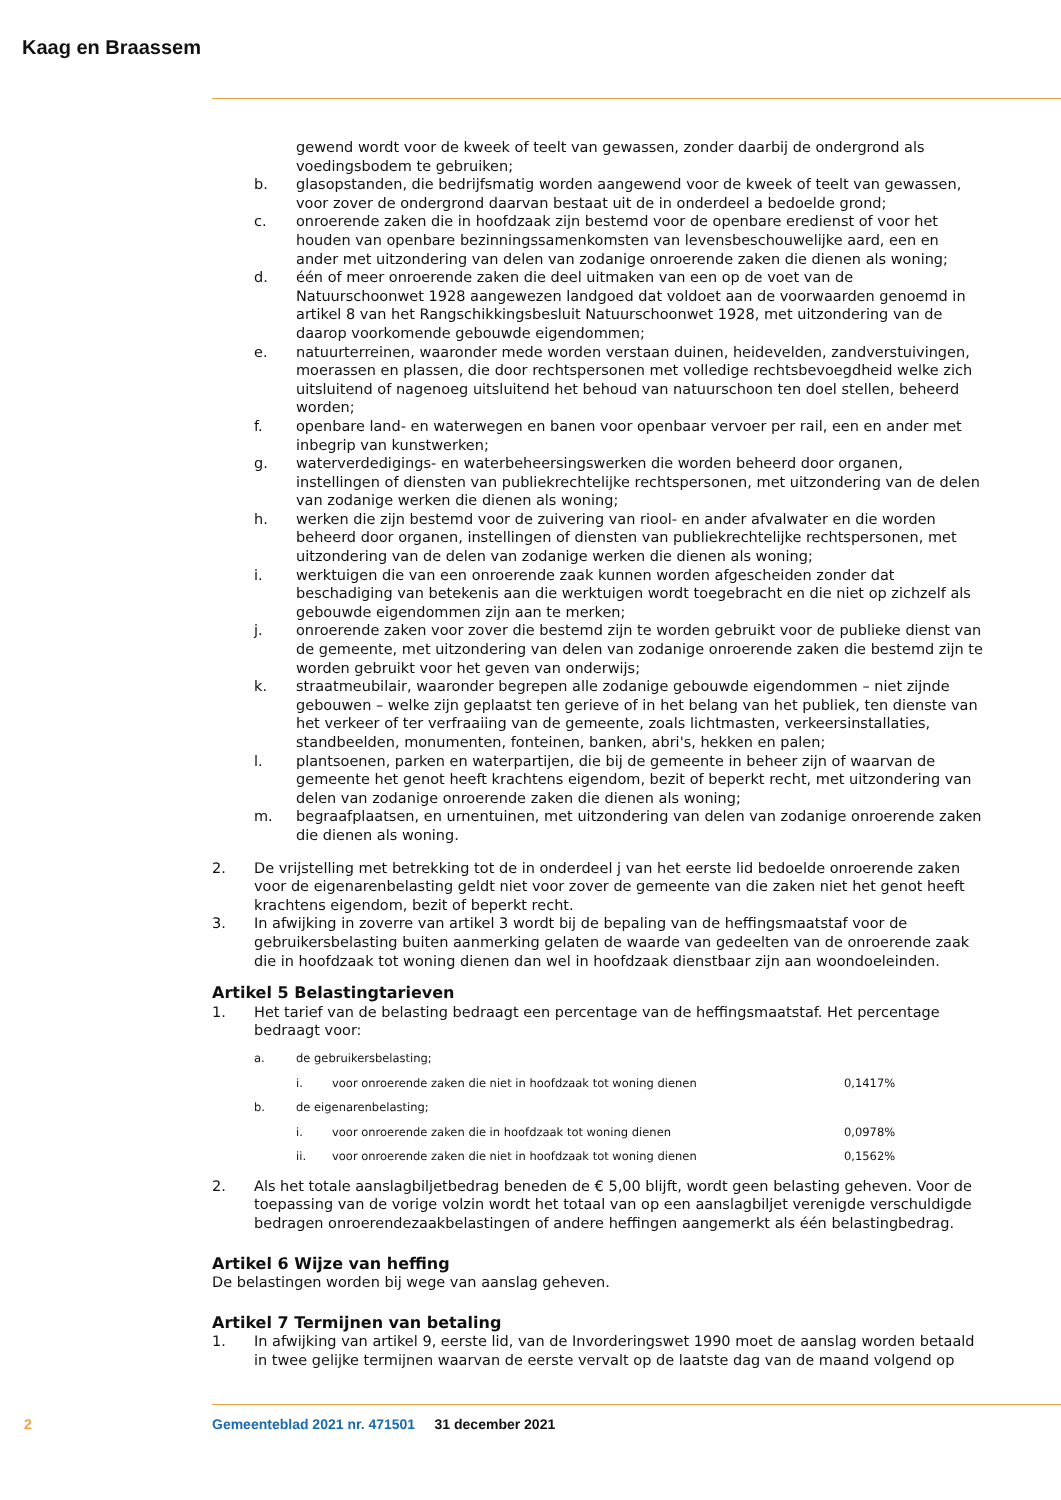Kaag en Braassem
gewend wordt voor de kweek of teelt van gewassen, zonder daarbij de ondergrond als voedingsbodem te gebruiken;
b. glasopstanden, die bedrijfsmatig worden aangewend voor de kweek of teelt van gewassen, voor zover de ondergrond daarvan bestaat uit de in onderdeel a bedoelde grond;
c. onroerende zaken die in hoofdzaak zijn bestemd voor de openbare eredienst of voor het houden van openbare bezinningssamenkomsten van levensbeschouwelijke aard, een en ander met uitzondering van delen van zodanige onroerende zaken die dienen als woning;
d. één of meer onroerende zaken die deel uitmaken van een op de voet van de Natuurschoonwet 1928 aangewezen landgoed dat voldoet aan de voorwaarden genoemd in artikel 8 van het Rangschikkingsbesluit Natuurschoonwet 1928, met uitzondering van de daarop voorkomende gebouwde eigendommen;
e. natuurterreinen, waaronder mede worden verstaan duinen, heidevelden, zandverstuivingen, moerassen en plassen, die door rechtspersonen met volledige rechtsbevoegdheid welke zich uitsluitend of nagenoeg uitsluitend het behoud van natuurschoon ten doel stellen, beheerd worden;
f. openbare land- en waterwegen en banen voor openbaar vervoer per rail, een en ander met inbegrip van kunstwerken;
g. waterverdedigings- en waterbeheersingswerken die worden beheerd door organen, instellingen of diensten van publiekrechtelijke rechtspersonen, met uitzondering van de delen van zodanige werken die dienen als woning;
h. werken die zijn bestemd voor de zuivering van riool- en ander afvalwater en die worden beheerd door organen, instellingen of diensten van publiekrechtelijke rechtspersonen, met uitzondering van de delen van zodanige werken die dienen als woning;
i. werktuigen die van een onroerende zaak kunnen worden afgescheiden zonder dat beschadiging van betekenis aan die werktuigen wordt toegebracht en die niet op zichzelf als gebouwde eigendommen zijn aan te merken;
j. onroerende zaken voor zover die bestemd zijn te worden gebruikt voor de publieke dienst van de gemeente, met uitzondering van delen van zodanige onroerende zaken die bestemd zijn te worden gebruikt voor het geven van onderwijs;
k. straatmeubilair, waaronder begrepen alle zodanige gebouwde eigendommen – niet zijnde gebouwen – welke zijn geplaatst ten gerieve of in het belang van het publiek, ten dienste van het verkeer of ter verfraaiing van de gemeente, zoals lichtmasten, verkeersinstallaties, standbeelden, monumenten, fonteinen, banken, abri's, hekken en palen;
l. plantsoenen, parken en waterpartijen, die bij de gemeente in beheer zijn of waarvan de gemeente het genot heeft krachtens eigendom, bezit of beperkt recht, met uitzondering van delen van zodanige onroerende zaken die dienen als woning;
m. begraafplaatsen, en urnentuinen, met uitzondering van delen van zodanige onroerende zaken die dienen als woning.
2. De vrijstelling met betrekking tot de in onderdeel j van het eerste lid bedoelde onroerende zaken voor de eigenarenbelasting geldt niet voor zover de gemeente van die zaken niet het genot heeft krachtens eigendom, bezit of beperkt recht.
3. In afwijking in zoverre van artikel 3 wordt bij de bepaling van de heffingsmaatstaf voor de gebruikersbelasting buiten aanmerking gelaten de waarde van gedeelten van de onroerende zaak die in hoofdzaak tot woning dienen dan wel in hoofdzaak dienstbaar zijn aan woondoeleinden.
Artikel 5 Belastingtarieven
1. Het tarief van de belasting bedraagt een percentage van de heffingsmaatstaf. Het percentage bedraagt voor:
| a. | de gebruikersbelasting; | | |
| | i. | voor onroerende zaken die niet in hoofdzaak tot woning dienen | 0,1417% |
| b. | de eigenarenbelasting; | | |
| | i. | voor onroerende zaken die in hoofdzaak tot woning dienen | 0,0978% |
| | ii. | voor onroerende zaken die niet in hoofdzaak tot woning dienen | 0,1562% |
2. Als het totale aanslagbiljetbedrag beneden de € 5,00 blijft, wordt geen belasting geheven. Voor de toepassing van de vorige volzin wordt het totaal van op een aanslagbiljet verenigde verschuldigde bedragen onroerendezaakbelastingen of andere heffingen aangemerkt als één belastingbedrag.
Artikel 6 Wijze van heffing
De belastingen worden bij wege van aanslag geheven.
Artikel 7 Termijnen van betaling
1. In afwijking van artikel 9, eerste lid, van de Invorderingswet 1990 moet de aanslag worden betaald in twee gelijke termijnen waarvan de eerste vervalt op de laatste dag van de maand volgend op
2 Gemeenteblad 2021 nr. 471501 31 december 2021